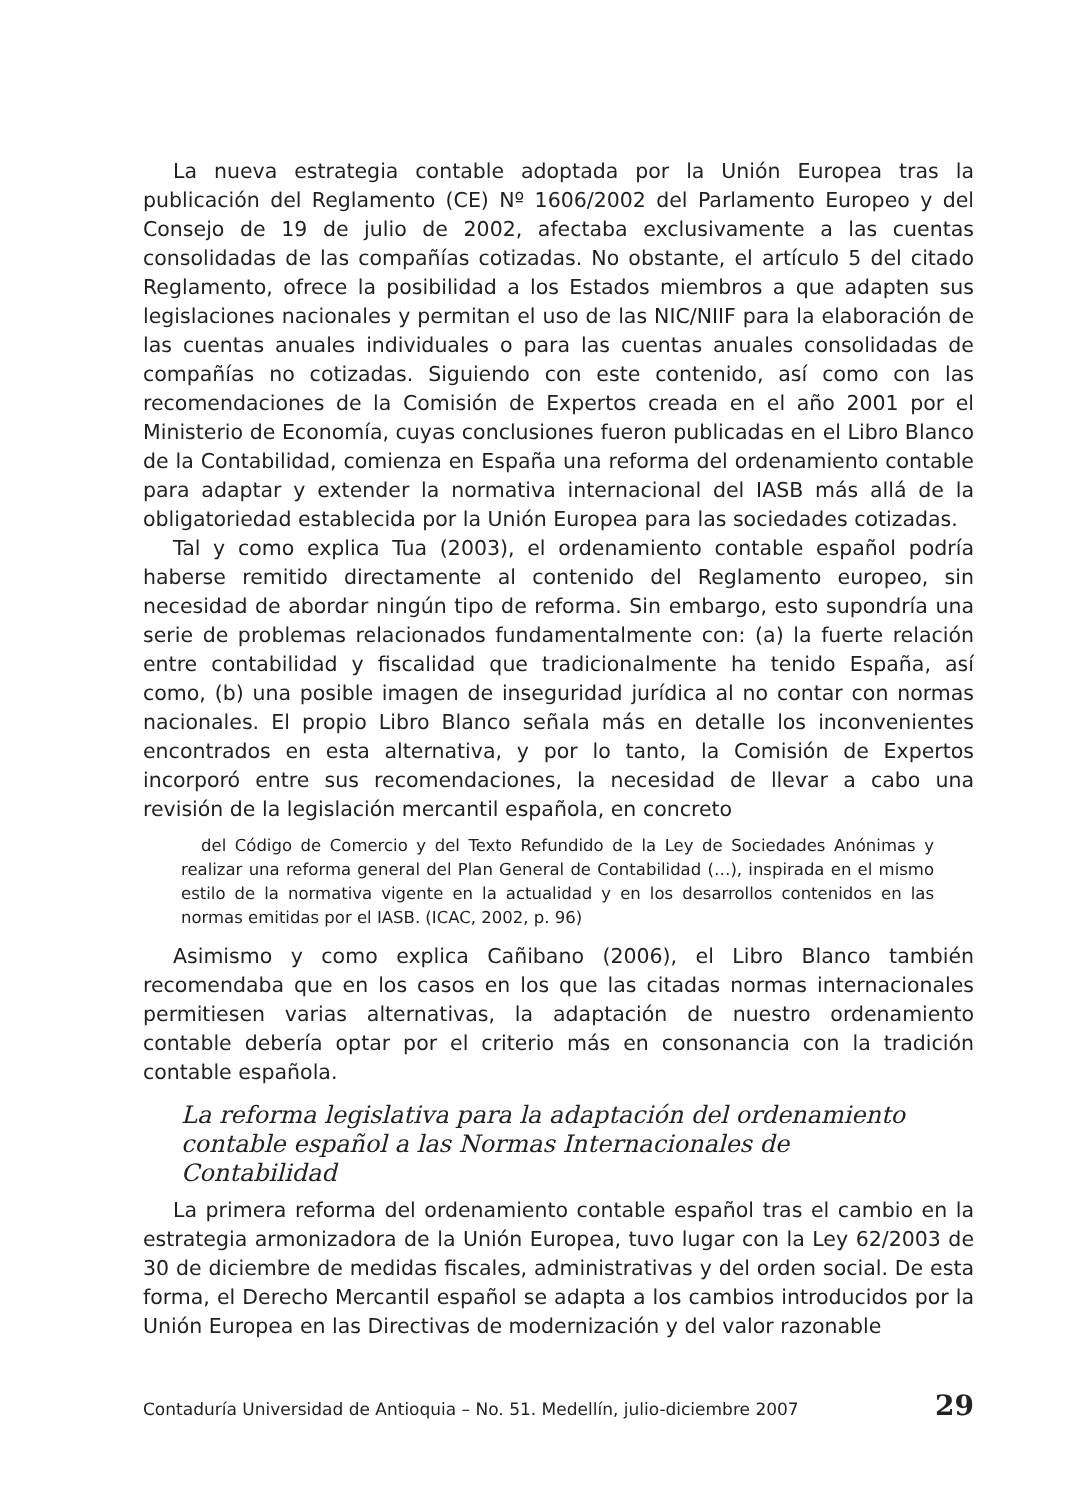La nueva estrategia contable adoptada por la Unión Europea tras la publicación del Reglamento (CE) Nº 1606/2002 del Parlamento Europeo y del Consejo de 19 de julio de 2002, afectaba exclusivamente a las cuentas consolidadas de las compañías cotizadas. No obstante, el artículo 5 del citado Reglamento, ofrece la posibilidad a los Estados miembros a que adapten sus legislaciones nacionales y permitan el uso de las NIC/NIIF para la elaboración de las cuentas anuales individuales o para las cuentas anuales consolidadas de compañías no cotizadas. Siguiendo con este contenido, así como con las recomendaciones de la Comisión de Expertos creada en el año 2001 por el Ministerio de Economía, cuyas conclusiones fueron publicadas en el Libro Blanco de la Contabilidad, comienza en España una reforma del ordenamiento contable para adaptar y extender la normativa internacional del IASB más allá de la obligatoriedad establecida por la Unión Europea para las sociedades cotizadas.
Tal y como explica Tua (2003), el ordenamiento contable español podría haberse remitido directamente al contenido del Reglamento europeo, sin necesidad de abordar ningún tipo de reforma. Sin embargo, esto supondría una serie de problemas relacionados fundamentalmente con: (a) la fuerte relación entre contabilidad y fiscalidad que tradicionalmente ha tenido España, así como, (b) una posible imagen de inseguridad jurídica al no contar con normas nacionales. El propio Libro Blanco señala más en detalle los inconvenientes encontrados en esta alternativa, y por lo tanto, la Comisión de Expertos incorporó entre sus recomendaciones, la necesidad de llevar a cabo una revisión de la legislación mercantil española, en concreto
del Código de Comercio y del Texto Refundido de la Ley de Sociedades Anónimas y realizar una reforma general del Plan General de Contabilidad (…), inspirada en el mismo estilo de la normativa vigente en la actualidad y en los desarrollos contenidos en las normas emitidas por el IASB. (ICAC, 2002, p. 96)
Asimismo y como explica Cañibano (2006), el Libro Blanco también recomendaba que en los casos en los que las citadas normas internacionales permitiesen varias alternativas, la adaptación de nuestro ordenamiento contable debería optar por el criterio más en consonancia con la tradición contable española.
La reforma legislativa para la adaptación del ordenamiento contable español a las Normas Internacionales de Contabilidad
La primera reforma del ordenamiento contable español tras el cambio en la estrategia armonizadora de la Unión Europea, tuvo lugar con la Ley 62/2003 de 30 de diciembre de medidas fiscales, administrativas y del orden social. De esta forma, el Derecho Mercantil español se adapta a los cambios introducidos por la Unión Europea en las Directivas de modernización y del valor razonable
Contaduría Universidad de Antioquia – No. 51. Medellín, julio-diciembre 2007 29